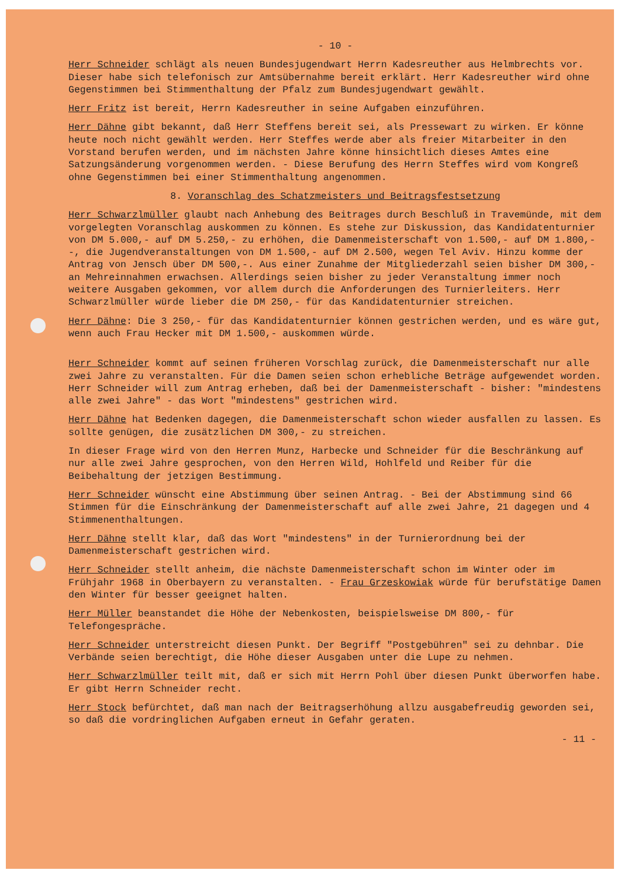- 10 -
Herr Schneider schlägt als neuen Bundesjugendwart Herrn Kadesreuther aus Helmbrechts vor. Dieser habe sich telefonisch zur Amtsübernahme bereit erklärt. Herr Kadesreuther wird ohne Gegenstimmen bei Stimmenthaltung der Pfalz zum Bundesjugendwart gewählt.
Herr Fritz ist bereit, Herrn Kadesreuther in seine Aufgaben einzuführen.
Herr Dähne gibt bekannt, daß Herr Steffens bereit sei, als Pressewart zu wirken. Er könne heute noch nicht gewählt werden. Herr Steffes werde aber als freier Mitarbeiter in den Vorstand berufen werden, und im nächsten Jahre könne hinsichtlich dieses Amtes eine Satzungsänderung vorgenommen werden. - Diese Berufung des Herrn Steffes wird vom Kongreß ohne Gegenstimmen bei einer Stimmenthaltung angenommen.
8. Voranschlag des Schatzmeisters und Beitragsfestsetzung
Herr Schwarzlmüller glaubt nach Anhebung des Beitrages durch Beschluß in Travemünde, mit dem vorgelegten Voranschlag auskommen zu können. Es stehe zur Diskussion, das Kandidatenturnier von DM 5.000,- auf DM 5.250,- zu erhöhen, die Damenmeisterschaft von 1.500,- auf DM 1.800,--, die Jugendveranstaltungen von DM 1.500,- auf DM 2.500, wegen Tel Aviv. Hinzu komme der Antrag von Jensch über DM 500,-. Aus einer Zunahme der Mitgliederzahl seien bisher DM 300,- an Mehreinnahmen erwachsen. Allerdings seien bisher zu jeder Veranstaltung immer noch weitere Ausgaben gekommen, vor allem durch die Anforderungen des Turnierleiters. Herr Schwarzlmüller würde lieber die DM 250,- für das Kandidatenturnier streichen.
Herr Dähne: Die 3 250,- für das Kandidatenturnier können gestrichen werden, und es wäre gut, wenn auch Frau Hecker mit DM 1.500,- auskommen würde.
Herr Schneider kommt auf seinen früheren Vorschlag zurück, die Damenmeisterschaft nur alle zwei Jahre zu veranstalten. Für die Damen seien schon erhebliche Beträge aufgewendet worden. Herr Schneider will zum Antrag erheben, daß bei der Damenmeisterschaft - bisher: "mindestens alle zwei Jahre" - das Wort "mindestens" gestrichen wird.
Herr Dähne hat Bedenken dagegen, die Damenmeisterschaft schon wieder ausfallen zu lassen. Es sollte genügen, die zusätzlichen DM 300,- zu streichen.
In dieser Frage wird von den Herren Munz, Harbecke und Schneider für die Beschränkung auf nur alle zwei Jahre gesprochen, von den Herren Wild, Hohlfeld und Reiber für die Beibehaltung der jetzigen Bestimmung.
Herr Schneider wünscht eine Abstimmung über seinen Antrag. - Bei der Abstimmung sind 66 Stimmen für die Einschränkung der Damenmeisterschaft auf alle zwei Jahre, 21 dagegen und 4 Stimmenenthaltungen.
Herr Dähne stellt klar, daß das Wort "mindestens" in der Turnierordnung bei der Damenmeisterschaft gestrichen wird.
Herr Schneider stellt anheim, die nächste Damenmeisterschaft schon im Winter oder im Frühjahr 1968 in Oberbayern zu veranstalten. - Frau Grzeskowiak würde für berufstätige Damen den Winter für besser geeignet halten.
Herr Müller beanstandet die Höhe der Nebenkosten, beispielsweise DM 800,- für Telefongespräche.
Herr Schneider unterstreicht diesen Punkt. Der Begriff "Postgebühren" sei zu dehnbar. Die Verbände seien berechtigt, die Höhe dieser Ausgaben unter die Lupe zu nehmen.
Herr Schwarzlmüller teilt mit, daß er sich mit Herrn Pohl über diesen Punkt überworfen habe. Er gibt Herrn Schneider recht.
Herr Stock befürchtet, daß man nach der Beitragserhöhung allzu ausgabefreudig geworden sei, so daß die vordringlichen Aufgaben erneut in Gefahr geraten.
- 11 -